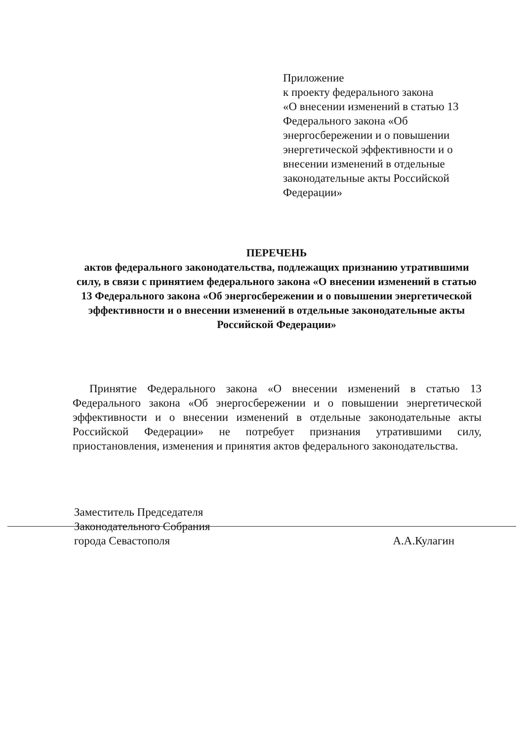Приложение
к проекту федерального закона
«О внесении изменений в статью 13 Федерального закона «Об энергосбережении и о повышении энергетической эффективности и о внесении изменений в отдельные законодательные акты Российской Федерации»
ПЕРЕЧЕНЬ
актов федерального законодательства, подлежащих признанию утратившими силу, в связи с принятием федерального закона «О внесении изменений в статью 13 Федерального закона «Об энергосбережении и о повышении энергетической эффективности и о внесении изменений в отдельные законодательные акты Российской Федерации»
Принятие Федерального закона «О внесении изменений в статью 13 Федерального закона «Об энергосбережении и о повышении энергетической эффективности и о внесении изменений в отдельные законодательные акты Российской Федерации» не потребует признания утратившими силу, приостановления, изменения и принятия актов федерального законодательства.
Заместитель Председателя
Законодательного Собрания
города Севастополя А.А.Кулагин